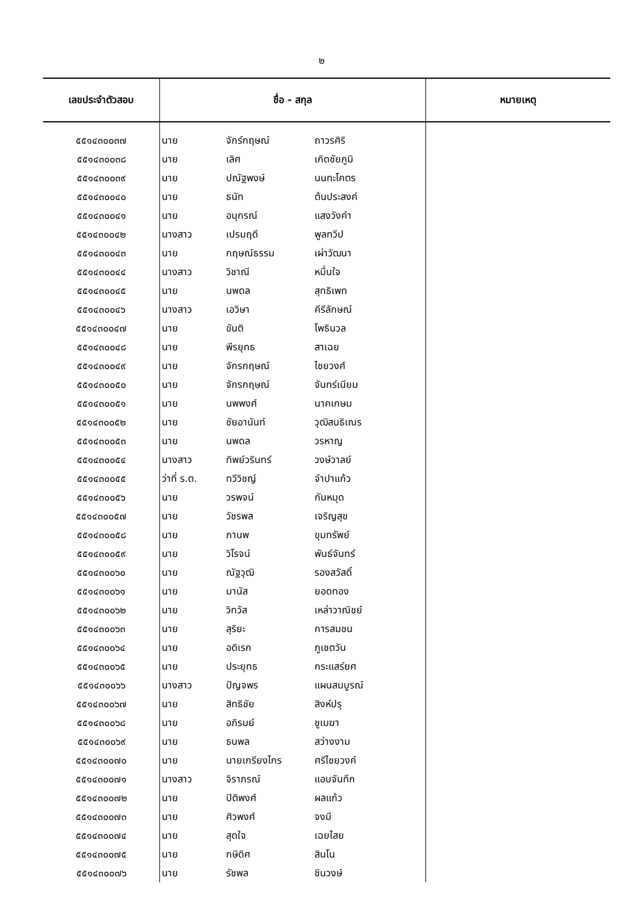๒
| เลขประจำตัวสอบ | ชื่อ - สกุล | | | หมายเหตุ |
| --- | --- | --- | --- | --- |
| ๕๕๑๔๓๐๐๓๗ | นาย | จักร์กฤษณ์ | ถาวรศิริ | |
| ๕๕๑๔๓๐๐๓๘ | นาย | เลิศ | เกิดชัยภูมิ | |
| ๕๕๑๔๓๐๐๓๙ | นาย | ปณัฐพงษ์ | นนทะโคตร | |
| ๕๕๑๔๓๐๐๔๐ | นาย | ธนัท | ต้นประสงค์ | |
| ๕๕๑๔๓๐๐๔๑ | นาย | อนุกรณ์ | แสงวังคำ | |
| ๕๕๑๔๓๐๐๔๒ | นางสาว | เปรมฤดี | พูลทวีป | |
| ๕๕๑๔๓๐๐๔๓ | นาย | กฤษณ์ธรรม | เผ่าวัฒนา | |
| ๕๕๑๔๓๐๐๔๔ | นางสาว | วิชาณี | หมื่นใจ | |
| ๕๕๑๔๓๐๐๔๕ | นาย | นพดล | สุทธิเพท | |
| ๕๕๑๔๓๐๐๔๖ | นางสาว | เอวิษา | คีรีลักษณ์ | |
| ๕๕๑๔๓๐๐๔๗ | นาย | ขันติ | โพธินวล | |
| ๕๕๑๔๓๐๐๔๘ | นาย | พีรยุทธ | สาเฉย | |
| ๕๕๑๔๓๐๐๔๙ | นาย | จักรกฤษณ์ | ไชยวงศ์ | |
| ๕๕๑๔๓๐๐๕๐ | นาย | จักรกฤษณ์ | จันทร์เนียม | |
| ๕๕๑๔๓๐๐๕๑ | นาย | นพพงศ์ | นาคเกษม | |
| ๕๕๑๔๓๐๐๕๒ | นาย | ชัยอานันท์ | วุฒิสนธิเณร | |
| ๕๕๑๔๓๐๐๕๓ | นาย | นพดล | วรหาญ | |
| ๕๕๑๔๓๐๐๕๔ | นางสาว | ทิพย์วรินทร์ | วงษ์วาลย์ | |
| ๕๕๑๔๓๐๐๕๕ | ว่าที่ ร.ต. | ทวีวิชญ์ | จำปาแก้ว | |
| ๕๕๑๔๓๐๐๕๖ | นาย | วรพจน์ | กันหมุด | |
| ๕๕๑๔๓๐๐๕๗ | นาย | วัชรพล | เจริญสุข | |
| ๕๕๑๔๓๐๐๕๘ | นาย | ภานพ | ขุมทรัพย์ | |
| ๕๕๑๔๓๐๐๕๙ | นาย | วิโรจน์ | พันธ์จันทร์ | |
| ๕๕๑๔๓๐๐๖๐ | นาย | ณัฐวุฒิ | รองสวัสดิ์ | |
| ๕๕๑๔๓๐๐๖๑ | นาย | มานัส | ยอดทอง | |
| ๕๕๑๔๓๐๐๖๒ | นาย | วิทวัส | เหล่าวาณิชย์ | |
| ๕๕๑๔๓๐๐๖๓ | นาย | สุริยะ | การสมชน | |
| ๕๕๑๔๓๐๐๖๔ | นาย | อดิเรก | ภูเชตวัน | |
| ๕๕๑๔๓๐๐๖๕ | นาย | ประยุทธ | กระแสร์ยศ | |
| ๕๕๑๔๓๐๐๖๖ | นางสาว | ปัญจพร | แผนสมบูรณ์ | |
| ๕๕๑๔๓๐๐๖๗ | นาย | สิทธิชัย | สิงห์ปรุ | |
| ๕๕๑๔๓๐๐๖๘ | นาย | อภิรมย์ | ชูเมฆา | |
| ๕๕๑๔๓๐๐๖๙ | นาย | ธนพล | สว่างงาม | |
| ๕๕๑๔๓๐๐๗๐ | นาย | นายเกรียงไกร | ศรีไชยวงค์ | |
| ๕๕๑๔๓๐๐๗๑ | นางสาว | จิราภรณ์ | แอบจันทึก | |
| ๕๕๑๔๓๐๐๗๒ | นาย | ปิติพงศ์ | ผลแก้ว | |
| ๕๕๑๔๓๐๐๗๓ | นาย | ศิวพงศ์ | จงมี | |
| ๕๕๑๔๓๐๐๗๔ | นาย | สุดใจ | เฉยไสย | |
| ๕๕๑๔๓๐๐๗๕ | นาย | กษิดิศ | สินโน | |
| ๕๕๑๔๓๐๐๗๖ | นาย | รัชพล | ชินวงษ์ | |